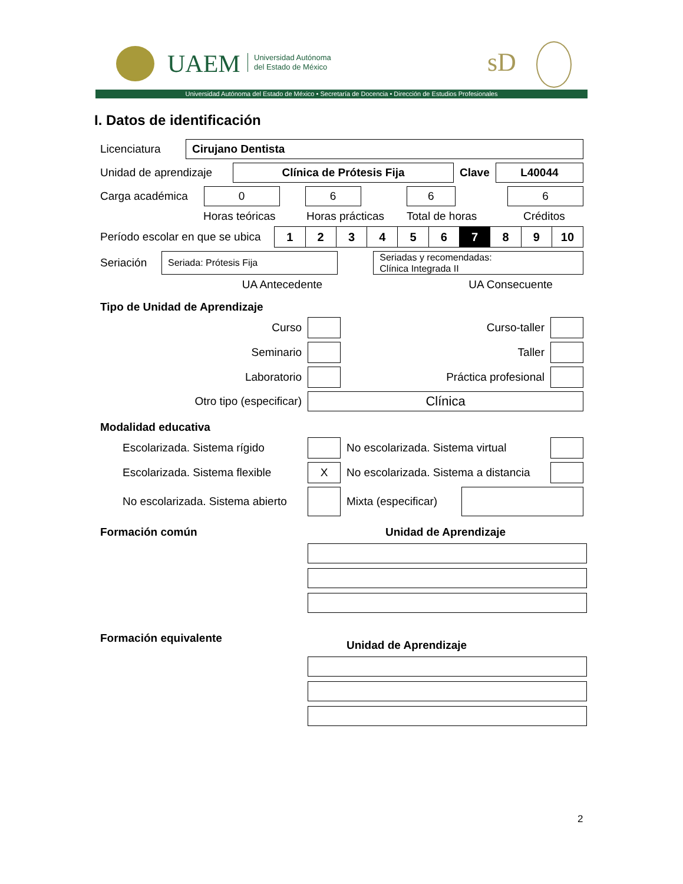UAEM
Universidad Autónoma
del Estado de México
sD
Universidad Autónoma del Estado de México • Secretaría de Docencia • Dirección de Estudios Profesionales
I. Datos de identificación
Licenciatura
Cirujano Dentista
Unidad de aprendizaje
Clínica de Prótesis Fija
Clave
L40044
Carga académica
0 6 6 6
Horas teóricas Horas prácticas Total de horas Créditos
Período escolar en que se ubica
| 1 | 2 | 3 | 4 | 5 | 6 | 7 | 8 | 9 | 10 |
Seriación
Seriada: Prótesis Fija
Seriadas y recomendadas:
Clínica Integrada II
UA Antecedente UA Consecuente
Tipo de Unidad de Aprendizaje
Curso Curso-taller
Seminario Taller
Laboratorio Práctica profesional
Otro tipo (especificar)
Clínica
Modalidad educativa
Escolarizada. Sistema rígido
No escolarizada. Sistema virtual
Escolarizada. Sistema flexible
X
No escolarizada. Sistema a distancia
No escolarizada. Sistema abierto
Mixta (especificar)
Formación común Unidad de Aprendizaje
Formación equivalente Unidad de Aprendizaje
2